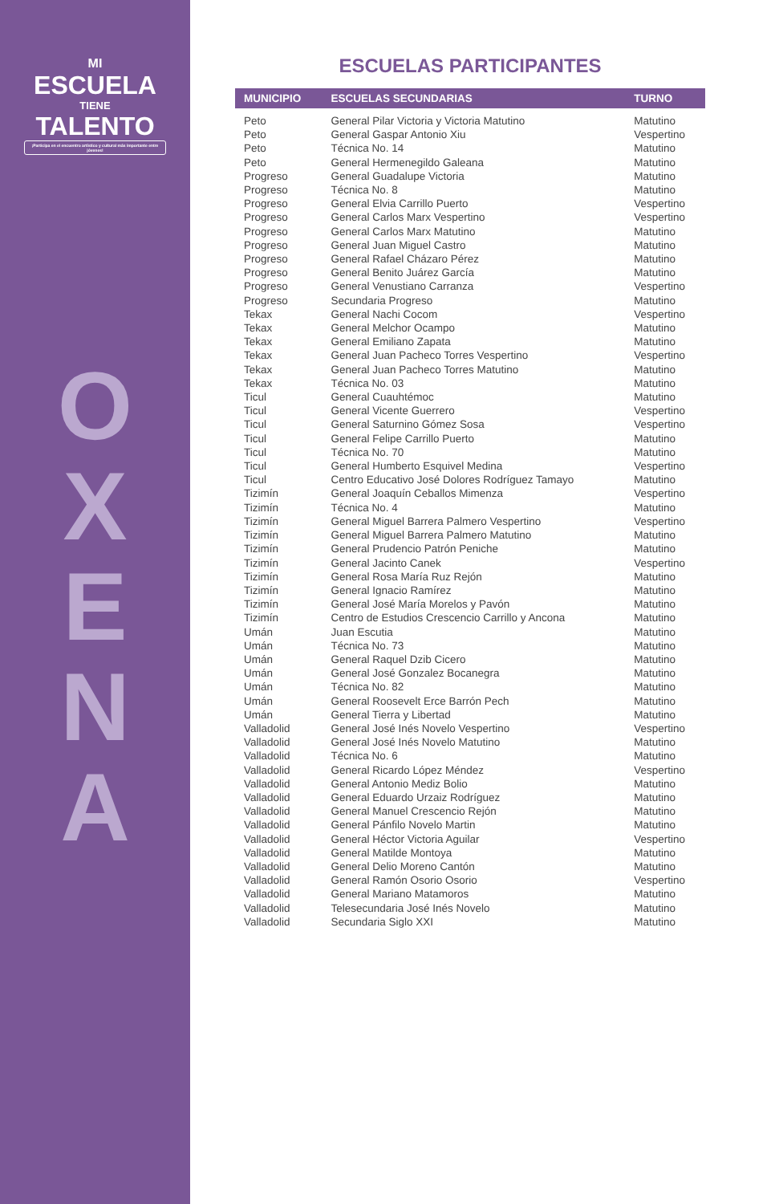MI
ESCUELA
TIENE
TALENTO
¡Participa en el encuentro artístico y cultural más importante entre jóvenes!
O
X
E
N
A
ESCUELAS PARTICIPANTES
| MUNICIPIO | ESCUELAS SECUNDARIAS | TURNO |
| --- | --- | --- |
| Peto | General Pilar Victoria y Victoria Matutino | Matutino |
| Peto | General Gaspar Antonio Xiu | Vespertino |
| Peto | Técnica No. 14 | Matutino |
| Peto | General Hermenegildo Galeana | Matutino |
| Progreso | General Guadalupe Victoria | Matutino |
| Progreso | Técnica No. 8 | Matutino |
| Progreso | General Elvia Carrillo Puerto | Vespertino |
| Progreso | General Carlos Marx Vespertino | Vespertino |
| Progreso | General Carlos Marx Matutino | Matutino |
| Progreso | General Juan Miguel Castro | Matutino |
| Progreso | General Rafael Cházaro Pérez | Matutino |
| Progreso | General Benito Juárez García | Matutino |
| Progreso | General Venustiano Carranza | Vespertino |
| Progreso | Secundaria Progreso | Matutino |
| Tekax | General Nachi Cocom | Vespertino |
| Tekax | General Melchor Ocampo | Matutino |
| Tekax | General Emiliano Zapata | Matutino |
| Tekax | General Juan Pacheco Torres Vespertino | Vespertino |
| Tekax | General Juan Pacheco Torres Matutino | Matutino |
| Tekax | Técnica No. 03 | Matutino |
| Ticul | General Cuauhtémoc | Matutino |
| Ticul | General Vicente Guerrero | Vespertino |
| Ticul | General Saturnino Gómez Sosa | Vespertino |
| Ticul | General Felipe Carrillo Puerto | Matutino |
| Ticul | Técnica No. 70 | Matutino |
| Ticul | General Humberto Esquivel Medina | Vespertino |
| Ticul | Centro Educativo José Dolores Rodríguez Tamayo | Matutino |
| Tizimín | General Joaquín Ceballos Mimenza | Vespertino |
| Tizimín | Técnica No. 4 | Matutino |
| Tizimín | General Miguel Barrera Palmero Vespertino | Vespertino |
| Tizimín | General Miguel Barrera Palmero Matutino | Matutino |
| Tizimín | General Prudencio Patrón Peniche | Matutino |
| Tizimín | General Jacinto Canek | Vespertino |
| Tizimín | General Rosa María Ruz Rejón | Matutino |
| Tizimín | General Ignacio Ramírez | Matutino |
| Tizimín | General José María Morelos y Pavón | Matutino |
| Tizimín | Centro de Estudios Crescencio Carrillo y Ancona | Matutino |
| Umán | Juan Escutia | Matutino |
| Umán | Técnica No. 73 | Matutino |
| Umán | General Raquel Dzib Cicero | Matutino |
| Umán | General José Gonzalez Bocanegra | Matutino |
| Umán | Técnica No. 82 | Matutino |
| Umán | General Roosevelt Erce Barrón Pech | Matutino |
| Umán | General Tierra y Libertad | Matutino |
| Valladolid | General José Inés Novelo Vespertino | Vespertino |
| Valladolid | General José Inés Novelo Matutino | Matutino |
| Valladolid | Técnica No. 6 | Matutino |
| Valladolid | General Ricardo López Méndez | Vespertino |
| Valladolid | General Antonio Mediz Bolio | Matutino |
| Valladolid | General Eduardo Urzaiz Rodríguez | Matutino |
| Valladolid | General Manuel Crescencio Rejón | Matutino |
| Valladolid | General Pánfilo Novelo Martin | Matutino |
| Valladolid | General Héctor Victoria Aguilar | Vespertino |
| Valladolid | General Matilde Montoya | Matutino |
| Valladolid | General Delio Moreno Cantón | Matutino |
| Valladolid | General Ramón Osorio Osorio | Vespertino |
| Valladolid | General Mariano Matamoros | Matutino |
| Valladolid | Telesecundaria José Inés Novelo | Matutino |
| Valladolid | Secundaria Siglo XXI | Matutino |